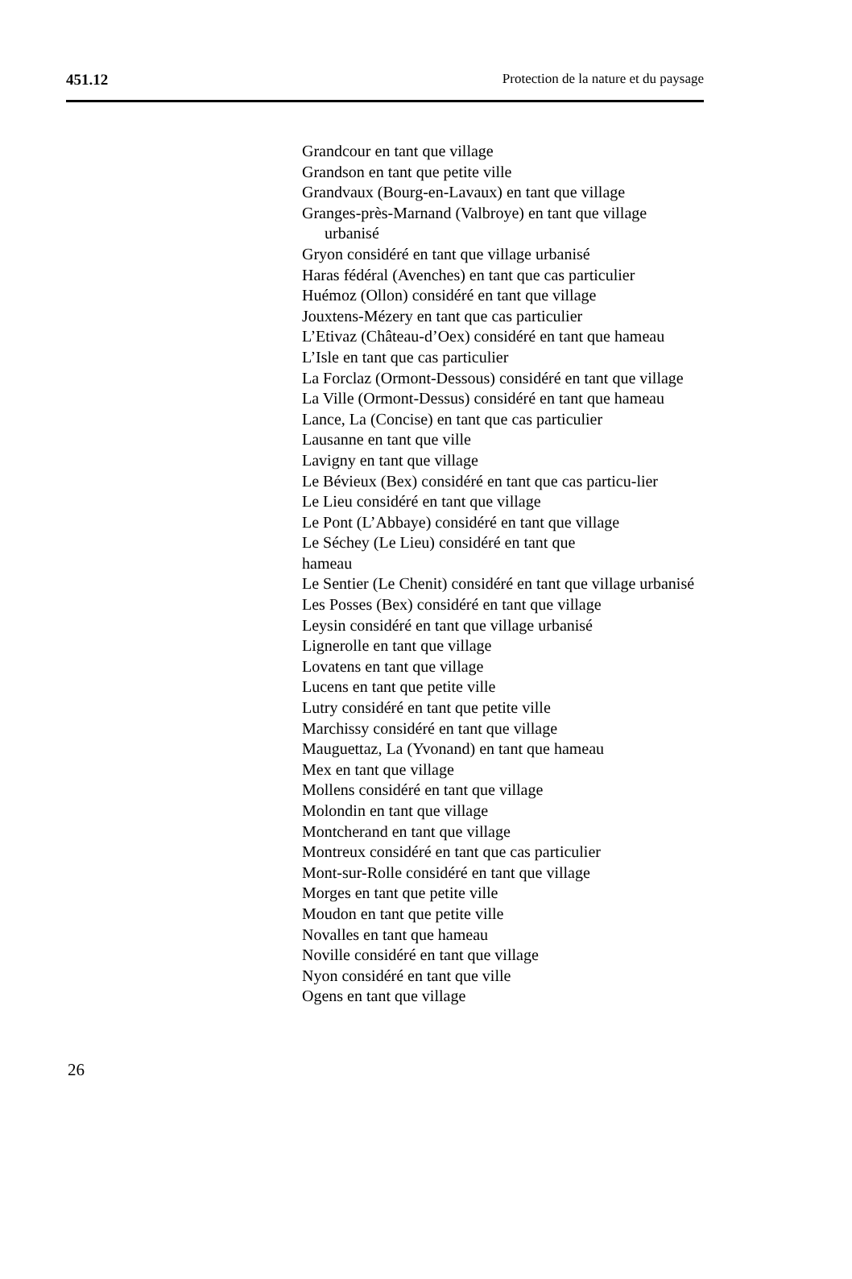451.12 Protection de la nature et du paysage
Grandcour en tant que village
Grandson en tant que petite ville
Grandvaux (Bourg-en-Lavaux) en tant que village
Granges-près-Marnand (Valbroye) en tant que village urbanisé
Gryon considéré en tant que village urbanisé
Haras fédéral (Avenches) en tant que cas particulier
Huémoz (Ollon) considéré en tant que village
Jouxtens-Mézery en tant que cas particulier
L’Etivaz (Château-d’Oex) considéré en tant que hameau
L’Isle en tant que cas particulier
La Forclaz (Ormont-Dessous) considéré en tant que village
La Ville (Ormont-Dessus) considéré en tant que hameau
Lance, La (Concise) en tant que cas particulier
Lausanne en tant que ville
Lavigny en tant que village
Le Bévieux (Bex) considéré en tant que cas particu-lier
Le Lieu considéré en tant que village
Le Pont (L’Abbaye) considéré en tant que village
Le Séchey (Le Lieu) considéré en tant que
hameau
Le Sentier (Le Chenit) considéré en tant que village urbanisé
Les Posses (Bex) considéré en tant que village
Leysin considéré en tant que village urbanisé
Lignerolle en tant que village
Lovatens en tant que village
Lucens en tant que petite ville
Lutry considéré en tant que petite ville
Marchissy considéré en tant que village
Mauguettaz, La (Yvonand) en tant que hameau
Mex en tant que village
Mollens considéré en tant que village
Molondin en tant que village
Montcherand en tant que village
Montreux considéré en tant que cas particulier
Mont-sur-Rolle considéré en tant que village
Morges en tant que petite ville
Moudon en tant que petite ville
Novalles en tant que hameau
Noville considéré en tant que village
Nyon considéré en tant que ville
Ogens en tant que village
26